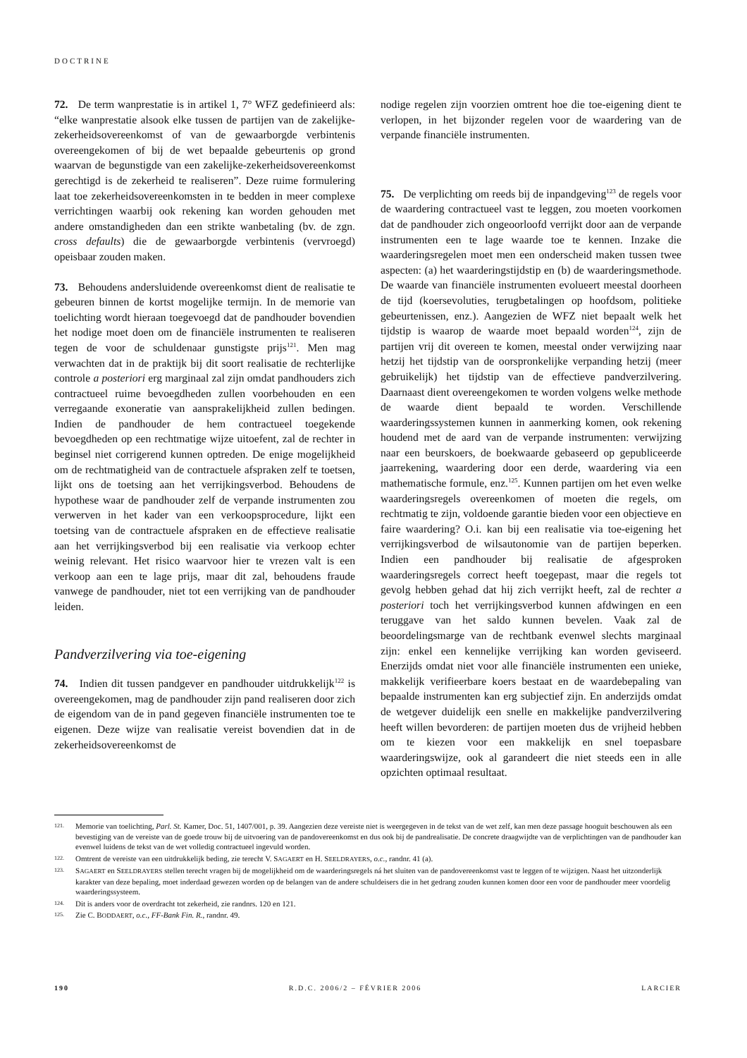DOCTRINE
72. De term wanprestatie is in artikel 1, 7° WFZ gedefinieerd als: “elke wanprestatie alsook elke tussen de partijen van de zakelijke-zekerheidsovereenkomst of van de gewaarborgde verbintenis overeengekomen of bij de wet bepaalde gebeurtenis op grond waarvan de begunstigde van een zakelijke-zekerheidsovereenkomst gerechtigd is de zekerheid te realiseren”. Deze ruime formulering laat toe zekerheidsovereenkomsten in te bedden in meer complexe verrichtingen waarbij ook rekening kan worden gehouden met andere omstandigheden dan een strikte wanbetaling (bv. de zgn. cross defaults) die de gewaarborgde verbintenis (vervroegd) opeisbaar zouden maken.
73. Behoudens andersluidende overeenkomst dient de realisatie te gebeuren binnen de kortst mogelijke termijn. In de memorie van toelichting wordt hieraan toegevoegd dat de pandhouder bovendien het nodige moet doen om de financiële instrumenten te realiseren tegen de voor de schuldenaar gunstigste prijs<sup>121</sup>. Men mag verwachten dat in de praktijk bij dit soort realisatie de rechterlijke controle a posteriori erg marginaal zal zijn omdat pandhouders zich contractueel ruime bevoegdheden zullen voorbehouden en een verregaande exoneratie van aansprakelijkheid zullen bedingen. Indien de pandhouder de hem contractueel toegekende bevoegdheden op een rechtmatige wijze uitoefent, zal de rechter in beginsel niet corrigerend kunnen optreden. De enige mogelijkheid om de rechtmatigheid van de contractuele afspraken zelf te toetsen, lijkt ons de toetsing aan het verrijkingsverbod. Behoudens de hypothese waar de pandhouder zelf de verpande instrumenten zou verwerven in het kader van een verkoopsprocedure, lijkt een toetsing van de contractuele afspraken en de effectieve realisatie aan het verrijkingsverbod bij een realisatie via verkoop echter weinig relevant. Het risico waarvoor hier te vrezen valt is een verkoop aan een te lage prijs, maar dit zal, behoudens fraude vanwege de pandhouder, niet tot een verrijking van de pandhouder leiden.
Pandverzilvering via toe-eigening
74. Indien dit tussen pandgever en pandhouder uitdrukkelijk<sup>122</sup> is overeengekomen, mag de pandhouder zijn pand realiseren door zich de eigendom van de in pand gegeven financiële instrumenten toe te eigenen. Deze wijze van realisatie vereist bovendien dat in de zekerheidsovereenkomst de
nodige regelen zijn voorzien omtrent hoe die toe-eigening dient te verlopen, in het bijzonder regelen voor de waardering van de verpande financiële instrumenten.
75. De verplichting om reeds bij de inpandgeving<sup>123</sup> de regels voor de waardering contractueel vast te leggen, zou moeten voorkomen dat de pandhouder zich ongeoorloofd verrijkt door aan de verpande instrumenten een te lage waarde toe te kennen. Inzake die waarderingsregelen moet men een onderscheid maken tussen twee aspecten: (a) het waarderingstijdstip en (b) de waarderingsmethode. De waarde van financiële instrumenten evolueert meestal doorheen de tijd (koersevoluties, terugbetalingen op hoofdsom, politieke gebeurtenissen, enz.). Aangezien de WFZ niet bepaalt welk het tijdstip is waarop de waarde moet bepaald worden<sup>124</sup>, zijn de partijen vrij dit overeen te komen, meestal onder verwijzing naar hetzij het tijdstip van de oorspronkelijke verpanding hetzij (meer gebruikelijk) het tijdstip van de effectieve pandverzilvering. Daarnaast dient overeengekomen te worden volgens welke methode de waarde dient bepaald te worden. Verschillende waarderingssystemen kunnen in aanmerking komen, ook rekening houdend met de aard van de verpande instrumenten: verwijzing naar een beurskoers, de boekwaarde gebaseerd op gepubliceerde jaarrekening, waardering door een derde, waardering via een mathematische formule, enz.<sup>125</sup>. Kunnen partijen om het even welke waarderingsregels overeenkomen of moeten die regels, om rechtmatig te zijn, voldoende garantie bieden voor een objectieve en faire waardering? O.i. kan bij een realisatie via toe-eigening het verrijkingsverbod de wilsautonomie van de partijen beperken. Indien een pandhouder bij realisatie de afgesproken waarderingsregels correct heeft toegepast, maar die regels tot gevolg hebben gehad dat hij zich verrijkt heeft, zal de rechter a posteriori toch het verrijkingsverbod kunnen afdwingen en een teruggave van het saldo kunnen bevelen. Vaak zal de beoordelingsmarge van de rechtbank evenwel slechts marginaal zijn: enkel een kennelijke verrijking kan worden geviseerd. Enerzijds omdat niet voor alle financiële instrumenten een unieke, makkelijk verifieerbare koers bestaat en de waardebepaling van bepaalde instrumenten kan erg subjectief zijn. En anderzijds omdat de wetgever duidelijk een snelle en makkelijke pandverzilvering heeft willen bevorderen: de partijen moeten dus de vrijheid hebben om te kiezen voor een makkelijk en snel toepasbare waarderingswijze, ook al garandeert die niet steeds een in alle opzichten optimaal resultaat.
121. Memorie van toelichting, Parl. St. Kamer, Doc. 51, 1407/001, p. 39. Aangezien deze vereiste niet is weergegeven in de tekst van de wet zelf, kan men deze passage hooguit beschouwen als een bevestiging van de vereiste van de goede trouw bij de uitvoering van de pandovereenkomst en dus ook bij de pandrealisatie. De concrete draagwijdte van de verplichtingen van de pandhouder kan evenwel luidens de tekst van de wet volledig contractueel ingevuld worden.
122. Omtrent de vereiste van een uitdrukkelijk beding, zie terecht V. SAGAERT en H. SEELDRAYERS, o.c., randnr. 41 (a).
123. SAGAERT en SEELDRAYERS stellen terecht vragen bij de mogelijkheid om de waarderingsregels ná het sluiten van de pandovereenkomst vast te leggen of te wijzigen. Naast het uitzonderlijk karakter van deze bepaling, moet inderdaad gewezen worden op de belangen van de andere schuldeisers die in het gedrang zouden kunnen komen door een voor de pandhouder meer voordelig waarderingssysteem.
124. Dit is anders voor de overdracht tot zekerheid, zie randnrs. 120 en 121.
125. Zie C. BODDAERT, o.c., FF-Bank Fin. R., randnr. 49.
190 R.D.C. 2006/2 – FÉVRIER 2006 LARCIER